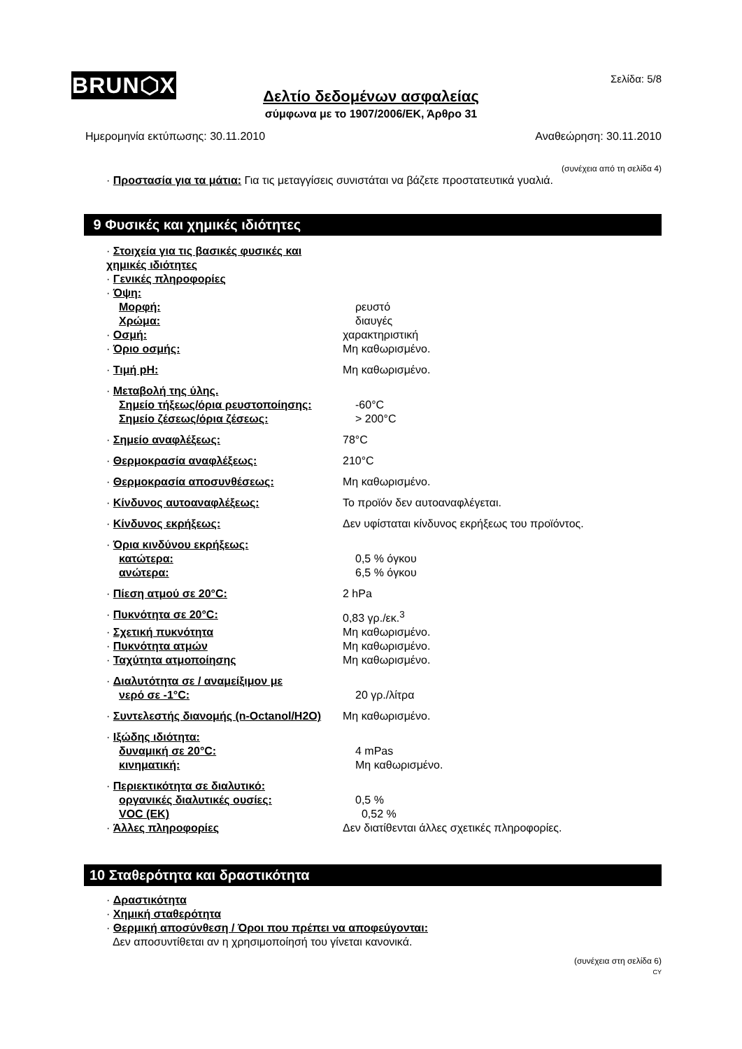BRUN⬡X Σελίδα: 5/8
Δελτίο δεδομένων ασφαλείας
σύμφωνα με το 1907/2006/ΕΚ, Άρθρο 31
Ημερομηνία εκτύπωσης: 30.11.2010 Αναθεώρηση: 30.11.2010
(συνέχεια από τη σελίδα 4)
· Προστασία για τα μάτια: Για τις μεταγγίσεις συνιστάται να βάζετε προστατευτικά γυαλιά.
9 Φυσικές και χημικές ιδιότητες
· Στοιχεία για τις βασικές φυσικές και χημικές ιδιότητες
· Γενικές πληροφορίες
· Όψη:
Μορφή: ρευστό
Χρώμα: διαυγές
· Οσμή: χαρακτηριστική
· Όριο οσμής: Μη καθωρισμένο.
· Τιμή pH: Μη καθωρισμένο.
· Μεταβολή της ύλης.
Σημείο τήξεως/όρια ρευστοποίησης: -60°C
Σημείο ζέσεως/όρια ζέσεως: > 200°C
· Σημείο αναφλέξεως: 78°C
· Θερμοκρασία αναφλέξεως: 210°C
· Θερμοκρασία αποσυνθέσεως: Μη καθωρισμένο.
· Κίνδυνος αυτοαναφλέξεως: Το προϊόν δεν αυτοαναφλέγεται.
· Κίνδυνος εκρήξεως: Δεν υφίσταται κίνδυνος εκρήξεως του προϊόντος.
· Όρια κινδύνου εκρήξεως:
κατώτερα: 0,5 % όγκου
ανώτερα: 6,5 % όγκου
· Πίεση ατμού σε 20°C: 2 hPa
· Πυκνότητα σε 20°C: 0,83 γρ./εκ.<sup>3</sup>
· Σχετική πυκνότητα Μη καθωρισμένο.
· Πυκνότητα ατμών Μη καθωρισμένο.
· Ταχύτητα ατμοποίησης Μη καθωρισμένο.
· Διαλυτότητα σε / αναμείξιμον με
νερό σε -1°C: 20 γρ./λίτρα
· Συντελεστής διανομής (n-Octanol/H2O) Μη καθωρισμένο.
· Ιξώδης ιδιότητα:
δυναμική σε 20°C: 4 mPas
κινηματική: Μη καθωρισμένο.
· Περιεκτικότητα σε διαλυτικό:
οργανικές διαλυτικές ουσίες: 0,5 %
VOC (EK) 0,52 %
· Άλλες πληροφορίες Δεν διατίθενται άλλες σχετικές πληροφορίες.
10 Σταθερότητα και δραστικότητα
· Δραστικότητα
· Χημική σταθερότητα
· Θερμική αποσύνθεση / Όροι που πρέπει να αποφεύγονται:
Δεν αποσυντίθεται αν η χρησιμοποίησή του γίνεται κανονικά.
(συνέχεια στη σελίδα 6)
CY